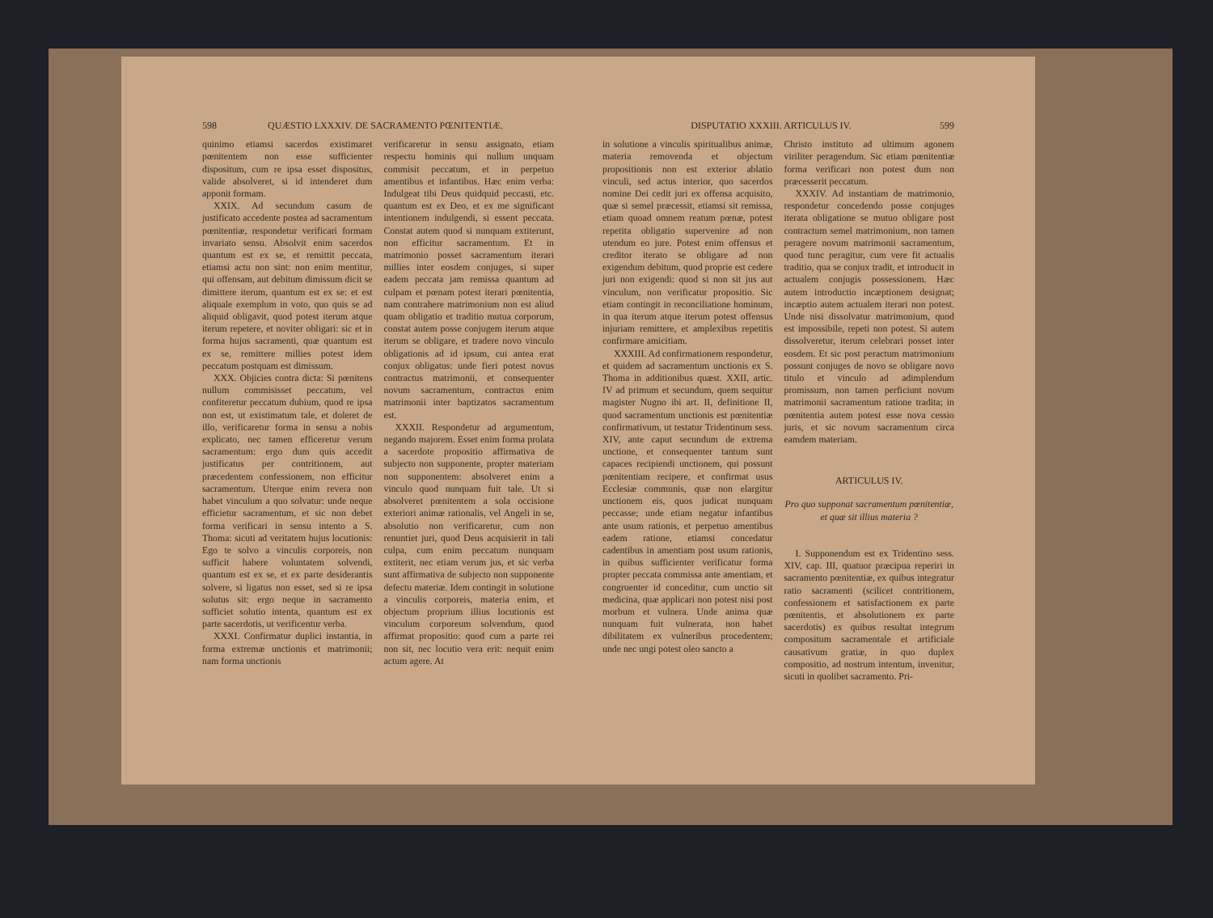598 QUÆSTIO LXXXIV. DE SACRAMENTO PŒNITENTIÆ.
quinimo etiamsi sacerdos existimaret pœnitentem non esse sufficienter dispositum, cum re ipsa esset dispositus, valide absolveret, si id intenderet dum apponit formam.
XXIX. Ad secundum casum de justificato accedente postea ad sacramentum pœnitentiæ, respondetur verificari formam invariato sensu. Absolvit enim sacerdos quantum est ex se, et remittit peccata, etiamsi actu non sint: non enim mentitur, qui offensam, aut debitum dimissum dicit se dimittere iterum, quantum est ex se: et est aliquale exemplum in voto, quo quis se ad aliquid obligavit, quod potest iterum atque iterum repetere, et noviter obligari: sic et in forma hujus sacramenti, quæ quantum est ex se, remittere millies potest idem peccatum postquam est dimissum.
XXX. Objicies contra dicta: Si pœnitens nullum commisisset peccatum, vel confiteretur peccatum dubium, quod re ipsa non est, ut existimatum tale, et doleret de illo, verificaretur forma in sensu a nobis explicato, nec tamen efficeretur verum sacramentum: ergo dum quis accedit justificatus per contritionem, aut præcedentem confessionem, non efficitur sacramentum. Uterque enim revera non habet vinculum a quo solvatur: unde neque efficietur sacramentum, et sic non debet forma verificari in sensu intento a S. Thoma: sicuti ad veritatem hujus locutionis: Ego te solvo a vinculis corporeis, non sufficit habere voluntatem solvendi, quantum est ex se, et ex parte desiderantis solvere, si ligatus non esset, sed si re ipsa solutus sit: ergo neque in sacramento sufficiet solutio intenta, quantum est ex parte sacerdotis, ut verificentur verba.
XXXI. Confirmatur duplici instantia, in forma extremæ unctionis et matrimonii; nam forma unctionis
verificaretur in sensu assignato, etiam respectu hominis qui nullum unquam commisit peccatum, et in perpetuo amentibus et infantibus. Hæc enim verba: Indulgeat tibi Deus quidquid peccasti, etc. quantum est ex Deo, et ex me significant intentionem indulgendi, si essent peccata. Constat autem quod si nunquam extiterunt, non efficitur sacramentum. Et in matrimonio posset sacramentum iterari millies inter eosdem conjuges, si super eadem peccata jam remissa quantum ad culpam et pœnam potest iterari pœnitentia, nam contrahere matrimonium non est aliud quam obligatio et traditio mutua corporum, constat autem posse conjugem iterum atque iterum se obligare, et tradere novo vinculo obligationis ad id ipsum, cui antea erat conjux obligatus: unde fieri potest novus contractus matrimonii, et consequenter novum sacramentum, contractus enim matrimonii inter baptizatos sacramentum est.
XXXII. Respondetur ad argumentum, negando majorem. Esset enim forma prolata a sacerdote propositio affirmativa de subjecto non supponente, propter materiam non supponentem: absolveret enim a vinculo quod nunquam fuit tale. Ut si absolveret pœnitentem a sola occisione exteriori animæ rationalis, vel Angeli in se, absolutio non verificaretur, cum non renuntiet juri, quod Deus acquisierit in tali culpa, cum enim peccatum nunquam extiterit, nec etiam verum jus, et sic verba sunt affirmativa de subjecto non supponente defectu materiæ. Idem contingit in solutione a vinculis corporeis, materia enim, et objectum proprium illius locutionis est vinculum corporeum solvendum, quod affirmat propositio: quod cum a parte rei non sit, nec locutio vera erit: nequit enim actum agere. At
DISPUTATIO XXXIII. ARTICULUS IV. 599
in solutione a vinculis spiritualibus animæ, materia removenda et objectum propositionis non est exterior ablatio vinculi, sed actus interior, quo sacerdos nomine Dei cedit juri ex offensa acquisito, quæ si semel præcessit, etiamsi sit remissa, etiam quoad omnem reatum pœnæ, potest repetita obligatio supervenire ad non utendum eo jure. Potest enim offensus et creditor iterato se obligare ad non exigendum debitum, quod proprie est cedere juri non exigendi: quod si non sit jus aut vinculum, non verificatur propositio. Sic etiam contingit in reconciliatione hominum, in qua iterum atque iterum potest offensus injuriam remittere, et amplexibus repetitis confirmare amicitiam.
XXXIII. Ad confirmationem respondetur, et quidem ad sacramentum unctionis ex S. Thoma in additionibus quæst. XXII, artic. IV ad primum et secundum, quem sequitur magister Nugno ibi art. II, definitione II, quod sacramentum unctionis est pœnitentiæ confirmativum, ut testatur Tridentinum sess. XIV, ante caput secundum de extrema unctione, et consequenter tantum sunt capaces recipiendi unctionem, qui possunt pœnitentiam recipere, et confirmat usus Ecclesiæ communis, quæ non elargitur unctionem eis, quos judicat nunquam peccasse; unde etiam negatur infantibus ante usum rationis, et perpetuo amentibus eadem ratione, etiamsi concedatur cadentibus in amentiam post usum rationis, in quibus sufficienter verificatur forma propter peccata commissa ante amentiam, et congruenter id conceditur, cum unctio sit medicina, quæ applicari non potest nisi post morbum et vulnera. Unde anima quæ nunquam fuit vulnerata, non habet dibilitatem ex vulneribus procedentem; unde nec ungi potest oleo sancto a
Christo instituto ad ultimum agonem viriliter peragendum. Sic etiam pœnitentiæ forma verificari non potest dum non præcesserit peccatum.
XXXIV. Ad instantiam de matrimonio, respondetur concedendo posse conjuges iterata obligatione se mutuo obligare post contractum semel matrimonium, non tamen peragere novum matrimonii sacramentum, quod tunc peragitur, cum vere fit actualis traditio, qua se conjux tradit, et introducit in actualem conjugis possessionem. Hæc autem introductio incæptionem designat; incæptio autem actualem iterari non potest. Unde nisi dissolvatur matrimonium, quod est impossibile, repeti non potest. Si autem dissolveretur, iterum celebrari posset inter eosdem. Et sic post peractum matrimonium possunt conjuges de novo se obligare novo titulo et vinculo ad adimplendum promissum, non tamen perficiunt novum matrimonii sacramentum ratione tradita; in pœnitentia autem potest esse nova cessio juris, et sic novum sacramentum circa eamdem materiam.
ARTICULUS IV.
Pro quo supponat sacramentum pœnitentiæ, et quæ sit illius materia ?
I. Supponendum est ex Tridentino sess. XIV, cap. III, quatuor præcipua reperiri in sacramento pœnitentiæ, ex quibus integratur ratio sacramenti (scilicet contritionem, confessionem et satisfactionem ex parte pœnitentis, et absolutionem ex parte sacerdotis) ex quibus resultat integrum compositum sacramentale et artificiale causativum gratiæ, in quo duplex compositio, ad nostrum intentum, invenitur, sicuti in quolibet sacramento. Pri-